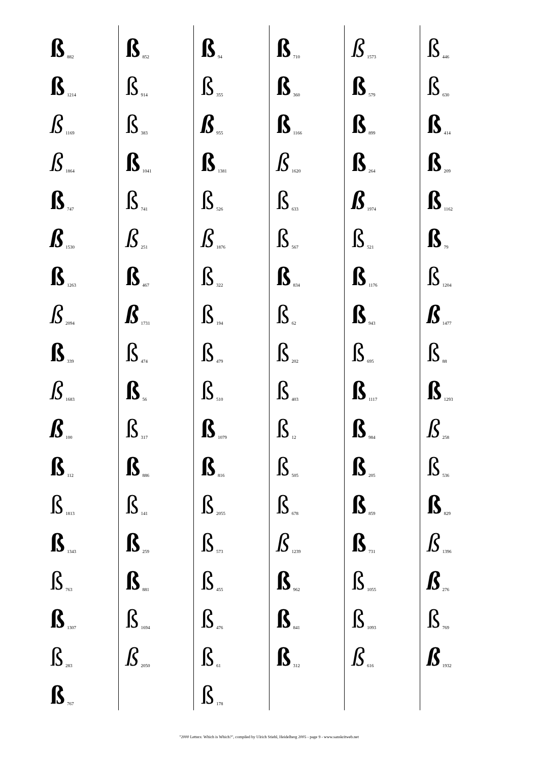ß 882
ß 1214
ß 1169
ß 1864
ß 747
ß 1530
ß 1263
ß 2094
ß 339
ß 1683
ß 100
ß 112
ß 1813
ß 1343
ß 763
ß 1307
ß 283
ß 767
ß 852
ß 914
ß 383
ß 1041
ß 741
ß 251
ß 467
ß 1731
ß 474
ß 56
ß 317
ß 886
ß 141
ß 259
ß 881
ß 1694
ß 2050
ß 94
ß 355
ß 955
ß 1381
ß 526
ß 1876
ß 322
ß 194
ß 479
ß 510
ß 1079
ß 816
ß 2055
ß 573
ß 455
ß 476
ß 61
ß 178
ß 710
ß 360
ß 1166
ß 1620
ß 633
ß 567
ß 834
ß 62
ß 202
ß 403
ß 12
ß 505
ß 678
ß 1239
ß 962
ß 841
ß 312
ß 1573
ß 579
ß 899
ß 264
ß 1974
ß 521
ß 1176
ß 943
ß 695
ß 1117
ß 984
ß 205
ß 859
ß 731
ß 1055
ß 1093
ß 616
ß 446
ß 630
ß 414
ß 209
ß 1162
ß 79
ß 1204
ß 1477
ß 88
ß 1293
ß 258
ß 536
ß 829
ß 1396
ß 276
ß 769
ß 1932
"2000 Letters: Which is Which?", compiled by Ulrich Stiehl, Heidelberg 2005 - page 9 - www.sanskritweb.net